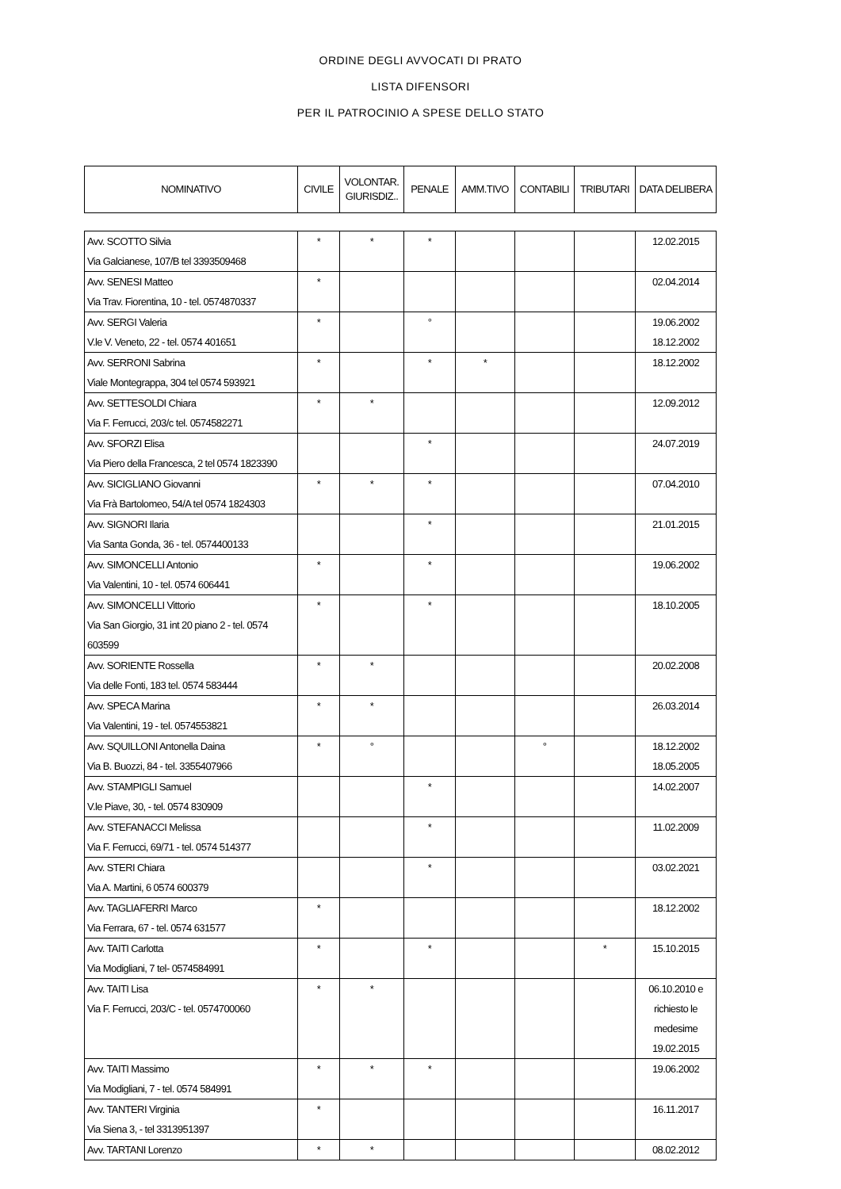ORDINE DEGLI AVVOCATI DI PRATO
LISTA DIFENSORI
PER IL PATROCINIO A SPESE DELLO STATO
| NOMINATIVO | CIVILE | VOLONTAR. GIURISDIZ.. | PENALE | AMM.TIVO | CONTABILI | TRIBUTARI | DATA DELIBERA |
| --- | --- | --- | --- | --- | --- | --- | --- |
| Avv. SCOTTO Silvia Via Galcianese, 107/B tel 3393509468 | * | * | * | | | | 12.02.2015 |
| Avv. SENESI Matteo Via Trav. Fiorentina, 10 - tel. 0574870337 | * | | | | | | 02.04.2014 |
| Avv. SERGI Valeria V.le V. Veneto, 22 - tel. 0574 401651 | * | | ° | | | | 19.06.2002 18.12.2002 |
| Avv. SERRONI Sabrina Viale Montegrappa, 304 tel 0574 593921 | * | | * | * | | | 18.12.2002 |
| Avv. SETTESOLDI Chiara Via F. Ferrucci, 203/c tel. 0574582271 | * | * | | | | | 12.09.2012 |
| Avv. SFORZI Elisa Via Piero della Francesca, 2 tel 0574 1823390 | | | * | | | | 24.07.2019 |
| Avv. SICIGLIANO Giovanni Via Frà Bartolomeo, 54/A tel 0574 1824303 | * | * | * | | | | 07.04.2010 |
| Avv. SIGNORI Ilaria Via Santa Gonda, 36 - tel. 0574400133 | | | * | | | | 21.01.2015 |
| Avv. SIMONCELLI Antonio Via Valentini, 10 - tel. 0574 606441 | * | | * | | | | 19.06.2002 |
| Avv. SIMONCELLI Vittorio Via San Giorgio, 31 int 20 piano 2 - tel. 0574 603599 | * | | * | | | | 18.10.2005 |
| Avv. SORIENTE Rossella Via delle Fonti, 183 tel. 0574 583444 | * | * | | | | | 20.02.2008 |
| Avv. SPECA Marina Via Valentini, 19 - tel. 0574553821 | * | * | | | | | 26.03.2014 |
| Avv. SQUILLONI Antonella Daina Via B. Buozzi, 84 - tel. 3355407966 | * | ° | | | ° | | 18.12.2002 18.05.2005 |
| Avv. STAMPIGLI Samuel V.le Piave, 30, - tel. 0574 830909 | | | * | | | | 14.02.2007 |
| Avv. STEFANACCI Melissa Via F. Ferrucci, 69/71 - tel. 0574 514377 | | | * | | | | 11.02.2009 |
| Avv. STERI Chiara Via A. Martini, 6 0574 600379 | | | * | | | | 03.02.2021 |
| Avv. TAGLIAFERRI Marco Via Ferrara, 67 - tel. 0574 631577 | * | | | | | | 18.12.2002 |
| Avv. TAITI Carlotta Via Modigliani, 7 tel- 0574584991 | * | | * | | | * | 15.10.2015 |
| Avv. TAITI Lisa Via F. Ferrucci, 203/C - tel. 0574700060 | * | * | | | | | 06.10.2010 e richiesto le medesime 19.02.2015 |
| Avv. TAITI Massimo Via Modigliani, 7 - tel. 0574 584991 | * | * | * | | | | 19.06.2002 |
| Avv. TANTERI Virginia Via Siena 3, - tel 3313951397 | * | | | | | | 16.11.2017 |
| Avv. TARTANI Lorenzo | * | * | | | | | 08.02.2012 |